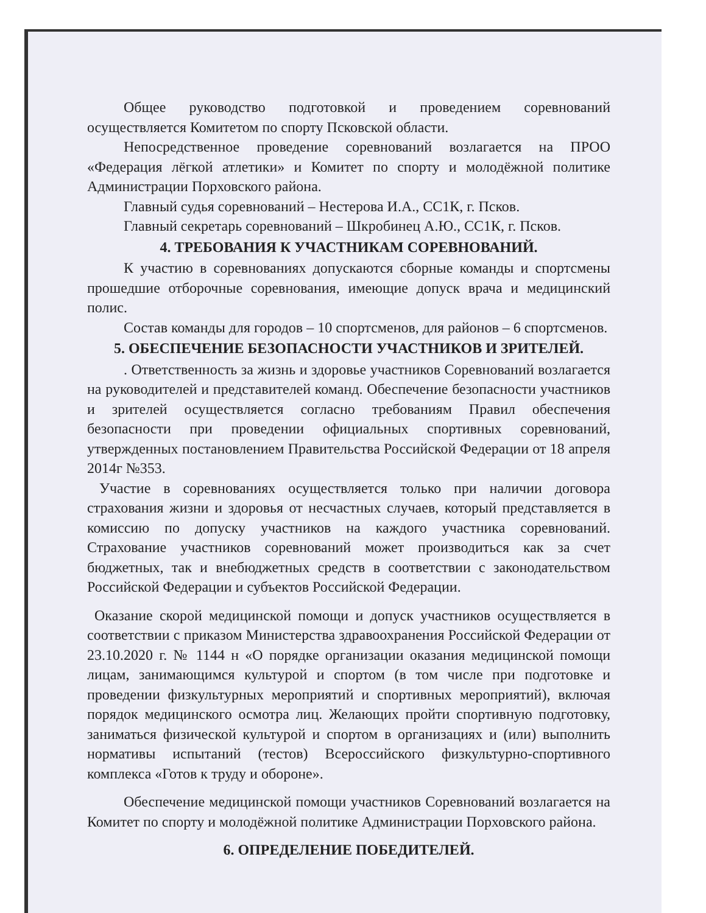Общее руководство подготовкой и проведением соревнований осуществляется Комитетом по спорту Псковской области.
Непосредственное проведение соревнований возлагается на ПРОО «Федерация лёгкой атлетики» и Комитет по спорту и молодёжной политике Администрации Порховского района.
Главный судья соревнований – Нестерова И.А., СС1К, г. Псков.
Главный секретарь соревнований – Шкробинец А.Ю., СС1К, г. Псков.
4. ТРЕБОВАНИЯ К УЧАСТНИКАМ СОРЕВНОВАНИЙ.
К участию в соревнованиях допускаются сборные команды и спортсмены прошедшие отборочные соревнования, имеющие допуск врача и медицинский полис.
Состав команды для городов – 10 спортсменов, для районов – 6 спортсменов.
5. ОБЕСПЕЧЕНИЕ БЕЗОПАСНОСТИ УЧАСТНИКОВ И ЗРИТЕЛЕЙ.
. Ответственность за жизнь и здоровье участников Соревнований возлагается на руководителей и представителей команд. Обеспечение безопасности участников и зрителей осуществляется согласно требованиям Правил обеспечения безопасности при проведении официальных спортивных соревнований, утвержденных постановлением Правительства Российской Федерации от 18 апреля 2014г №353.
Участие в соревнованиях осуществляется только при наличии договора страхования жизни и здоровья от несчастных случаев, который представляется в комиссию по допуску участников на каждого участника соревнований. Страхование участников соревнований может производиться как за счет бюджетных, так и внебюджетных средств в соответствии с законодательством Российской Федерации и субъектов Российской Федерации.
Оказание скорой медицинской помощи и допуск участников осуществляется в соответствии с приказом Министерства здравоохранения Российской Федерации от 23.10.2020 г. № 1144 н «О порядке организации оказания медицинской помощи лицам, занимающимся культурой и спортом (в том числе при подготовке и проведении физкультурных мероприятий и спортивных мероприятий), включая порядок медицинского осмотра лиц. Желающих пройти спортивную подготовку, заниматься физической культурой и спортом в организациях и (или) выполнить нормативы испытаний (тестов) Всероссийского физкультурно-спортивного комплекса «Готов к труду и обороне».
Обеспечение медицинской помощи участников Соревнований возлагается на Комитет по спорту и молодёжной политике Администрации Порховского района.
6. ОПРЕДЕЛЕНИЕ ПОБЕДИТЕЛЕЙ.